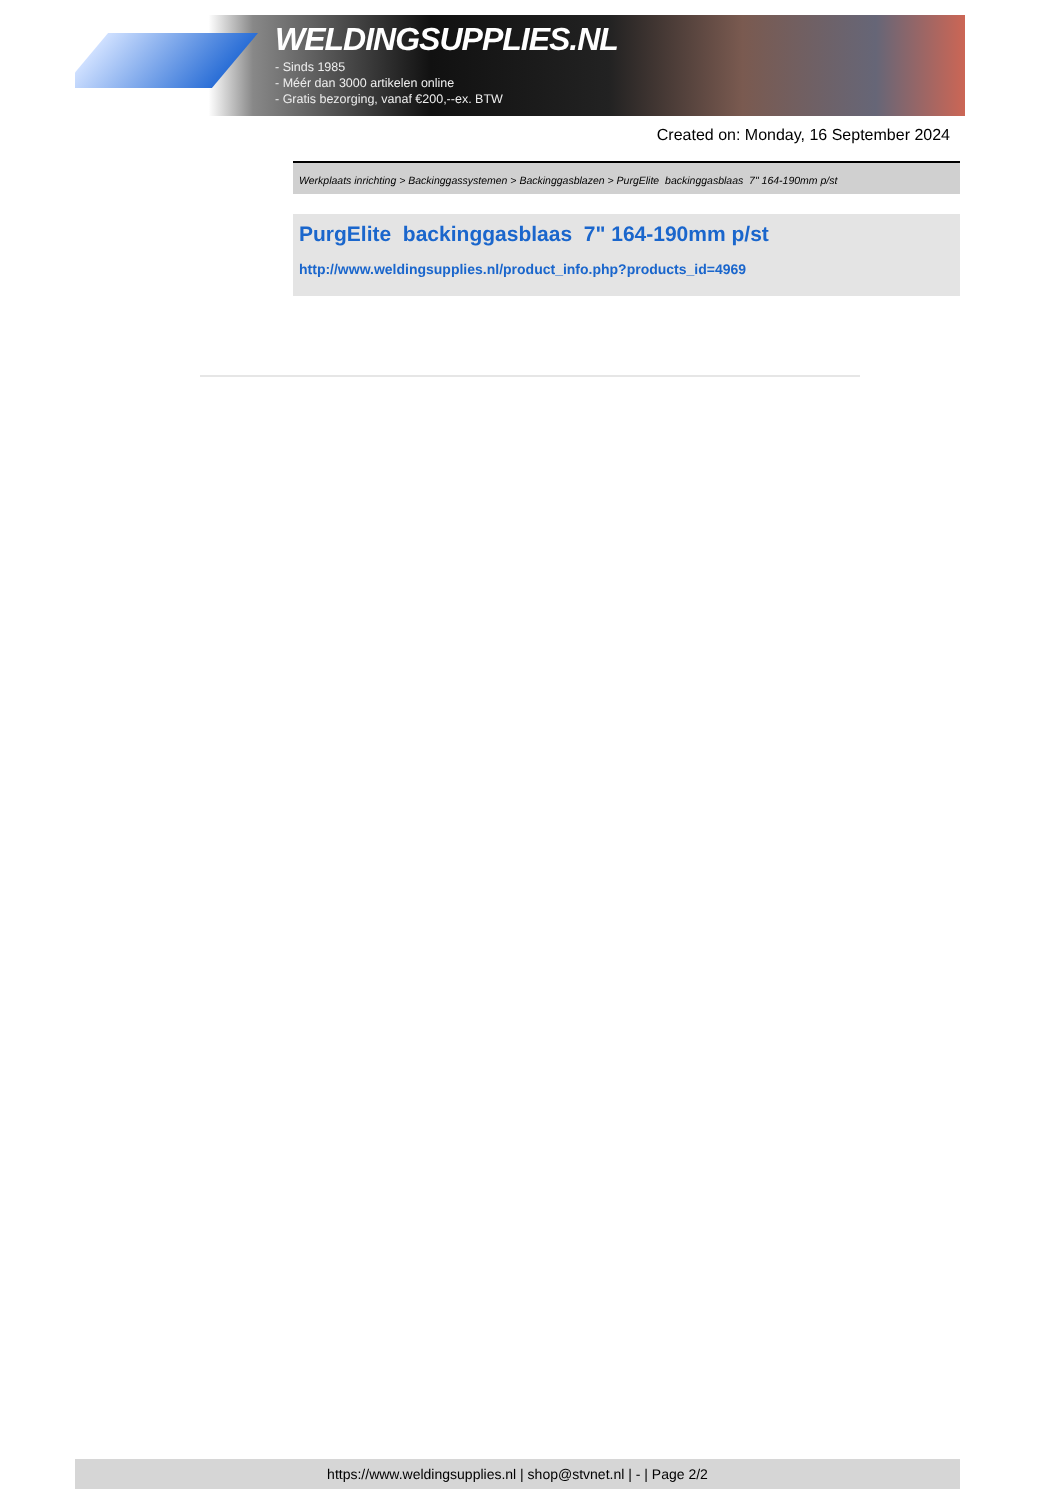WELDINGSUPPLIES.NL
- Sinds 1985
- Méér dan 3000 artikelen online
- Gratis bezorging, vanaf €200,--ex. BTW
Created on: Monday, 16 September 2024
Werkplaats inrichting > Backinggassystemen > Backinggasblazen > PurgElite backinggasblaas 7" 164-190mm p/st
PurgElite backinggasblaas 7" 164-190mm p/st
http://www.weldingsupplies.nl/product_info.php?products_id=4969
https://www.weldingsupplies.nl | shop@stvnet.nl | - | Page 2/2